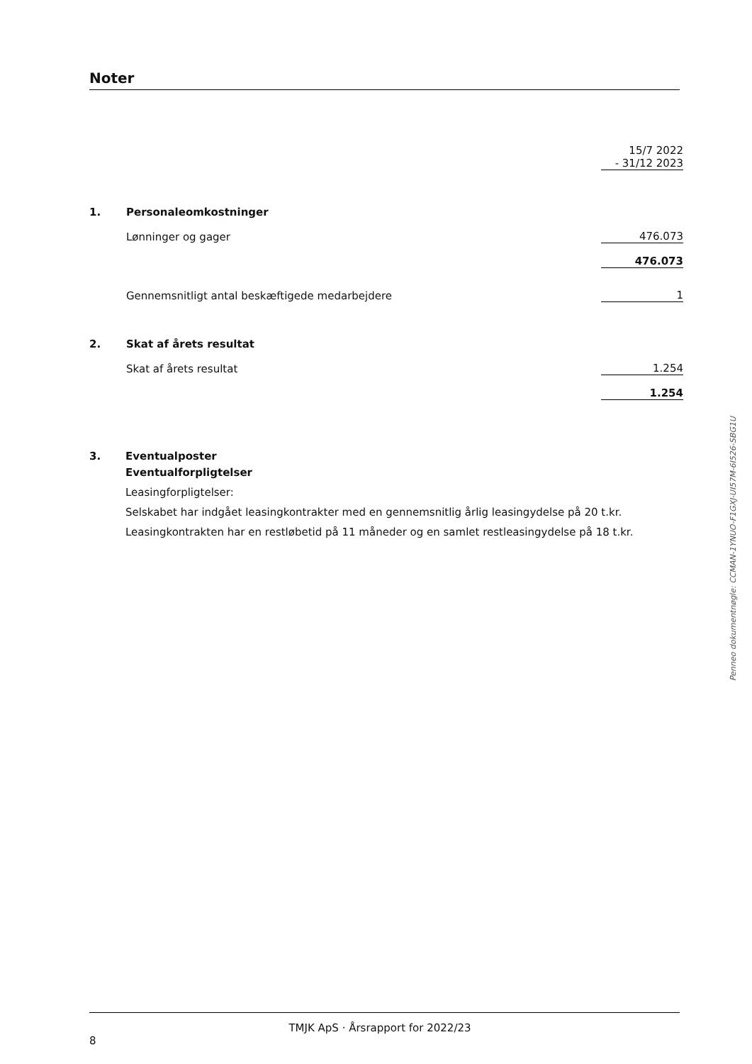Noter
| | | 15/7 2022 - 31/12 2023 |
| 1. | Personaleomkostninger | |
| | Lønninger og gager | 476.073 |
| | | 476.073 |
| | Gennemsnitligt antal beskæftigede medarbejdere | 1 |
| 2. | Skat af årets resultat | |
| | Skat af årets resultat | 1.254 |
| | | 1.254 |
3. Eventualposter
Eventualforpligtelser
Leasingforpligtelser:
Selskabet har indgået leasingkontrakter med en gennemsnitlig årlig leasingydelse på 20 t.kr.
Leasingkontrakten har en restløbetid på 11 måneder og en samlet restleasingydelse på 18 t.kr.
Penneo dokumentnøgle: CCMAN-1YNUO-F1GXJ-UI57M-6I526-SBG1U
TMJK ApS · Årsrapport for 2022/23 8